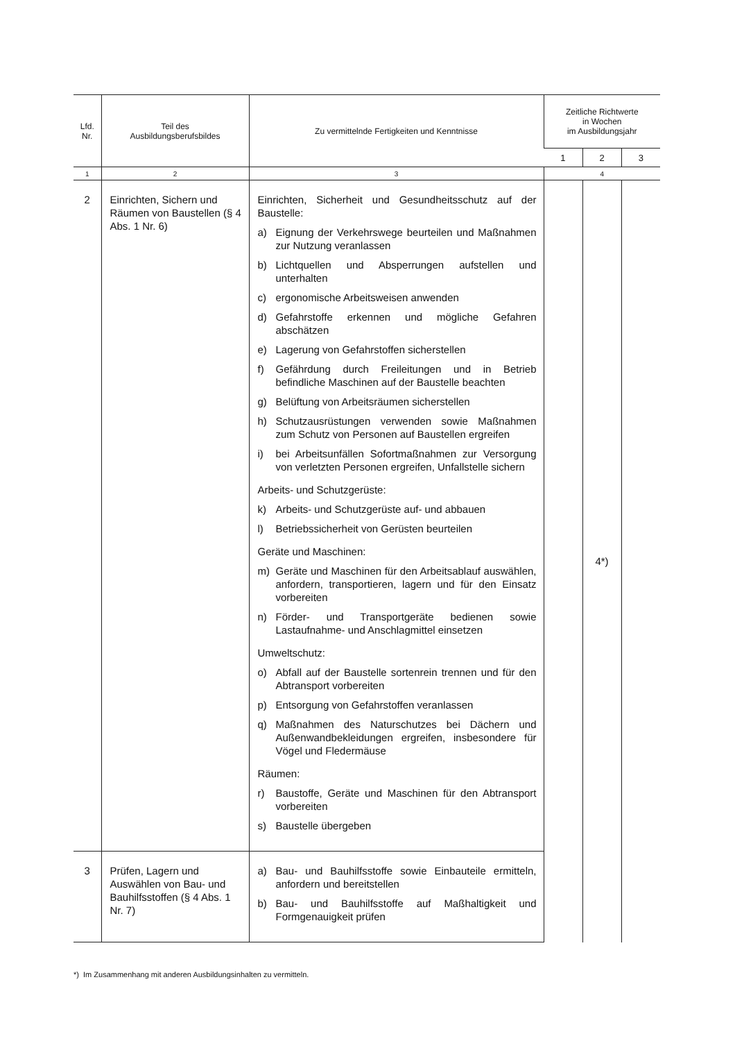| Lfd. Nr. | Teil des Ausbildungsberufsbildes | Zu vermittelnde Fertigkeiten und Kenntnisse | Zeitliche Richtwerte in Wochen im Ausbildungsjahr | | |
| --- | --- | --- | --- | --- | --- |
| | | | 1 | 2 | 3 |
| 1 | 2 | 3 | 4 | | |
| 2 | Einrichten, Sichern und Räumen von Baustellen (§ 4 Abs. 1 Nr. 6) | Einrichten, Sicherheit und Gesundheitsschutz auf der Baustelle: a) Eignung der Verkehrswege beurteilen und Maßnahmen zur Nutzung veranlassen b) Lichtquellen und Absperrungen aufstellen und unterhalten c) ergonomische Arbeitsweisen anwenden d) Gefahrstoffe erkennen und mögliche Gefahren abschätzen e) Lagerung von Gefahrstoffen sicherstellen f) Gefährdung durch Freileitungen und in Betrieb befindliche Maschinen auf der Baustelle beachten g) Belüftung von Arbeitsräumen sicherstellen h) Schutzausrüstungen verwenden sowie Maßnahmen zum Schutz von Personen auf Baustellen ergreifen i) bei Arbeitsunfällen Sofortmaßnahmen zur Versorgung von verletzten Personen ergreifen, Unfallstelle sichern Arbeits- und Schutzgerüste: k) Arbeits- und Schutzgerüste auf- und abbauen l) Betriebssicherheit von Gerüsten beurteilen Geräte und Maschinen: m) Geräte und Maschinen für den Arbeitsablauf auswählen, anfordern, transportieren, lagern und für den Einsatz vorbereiten n) Förder- und Transportgeräte bedienen sowie Lastaufnahme- und Anschlagmittel einsetzen Umweltschutz: o) Abfall auf der Baustelle sortenrein trennen und für den Abtransport vorbereiten p) Entsorgung von Gefahrstoffen veranlassen q) Maßnahmen des Naturschutzes bei Dächern und Außenwandbekleidungen ergreifen, insbesondere für Vögel und Fledermäuse Räumen: r) Baustoffe, Geräte und Maschinen für den Abtransport vorbereiten s) Baustelle übergeben | | 4*) | |
| 3 | Prüfen, Lagern und Auswählen von Bau- und Bauhilfsstoffen (§ 4 Abs. 1 Nr. 7) | a) Bau- und Bauhilfsstoffe sowie Einbauteile ermitteln, anfordern und bereitstellen b) Bau- und Bauhilfsstoffe auf Maßhaltigkeit und Formgenauigkeit prüfen | | | |
*) Im Zusammenhang mit anderen Ausbildungsinhalten zu vermitteln.